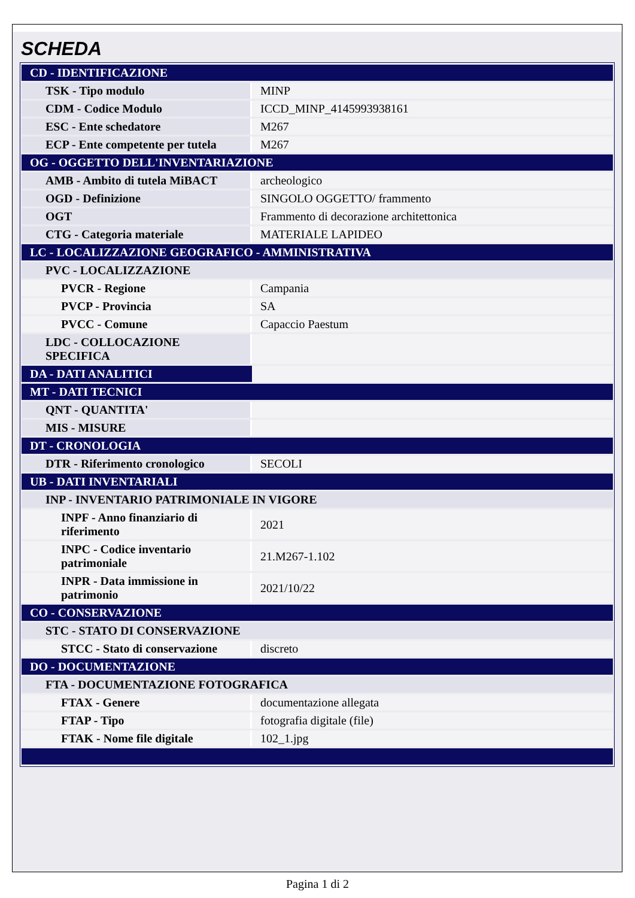SCHEDA
| CD - IDENTIFICAZIONE | |
| TSK - Tipo modulo | MINP |
| CDM - Codice Modulo | ICCD_MINP_4145993938161 |
| ESC - Ente schedatore | M267 |
| ECP - Ente competente per tutela | M267 |
| OG - OGGETTO DELL'INVENTARIAZIONE | |
| AMB - Ambito di tutela MiBACT | archeologico |
| OGD - Definizione | SINGOLO OGGETTO/ frammento |
| OGT | Frammento di decorazione architettonica |
| CTG - Categoria materiale | MATERIALE LAPIDEO |
| LC - LOCALIZZAZIONE GEOGRAFICO - AMMINISTRATIVA | |
| PVC - LOCALIZZAZIONE | |
| PVCR - Regione | Campania |
| PVCP - Provincia | SA |
| PVCC - Comune | Capaccio Paestum |
| LDC - COLLOCAZIONE SPECIFICA | |
| DA - DATI ANALITICI | |
| MT - DATI TECNICI | |
| QNT - QUANTITA' | |
| MIS - MISURE | |
| DT - CRONOLOGIA | |
| DTR - Riferimento cronologico | SECOLI |
| UB - DATI INVENTARIALI | |
| INP - INVENTARIO PATRIMONIALE IN VIGORE | |
| INPF - Anno finanziario di riferimento | 2021 |
| INPC - Codice inventario patrimoniale | 21.M267-1.102 |
| INPR - Data immissione in patrimonio | 2021/10/22 |
| CO - CONSERVAZIONE | |
| STC - STATO DI CONSERVAZIONE | |
| STCC - Stato di conservazione | discreto |
| DO - DOCUMENTAZIONE | |
| FTA - DOCUMENTAZIONE FOTOGRAFICA | |
| FTAX - Genere | documentazione allegata |
| FTAP - Tipo | fotografia digitale (file) |
| FTAK - Nome file digitale | 102_1.jpg |
Pagina 1 di 2